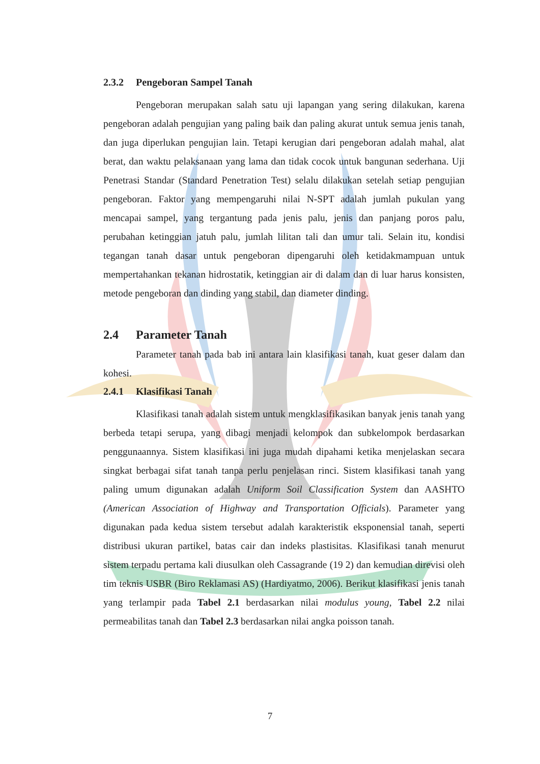2.3.2 Pengeboran Sampel Tanah
Pengeboran merupakan salah satu uji lapangan yang sering dilakukan, karena pengeboran adalah pengujian yang paling baik dan paling akurat untuk semua jenis tanah, dan juga diperlukan pengujian lain. Tetapi kerugian dari pengeboran adalah mahal, alat berat, dan waktu pelaksanaan yang lama dan tidak cocok untuk bangunan sederhana. Uji Penetrasi Standar (Standard Penetration Test) selalu dilakukan setelah setiap pengujian pengeboran. Faktor yang mempengaruhi nilai N-SPT adalah jumlah pukulan yang mencapai sampel, yang tergantung pada jenis palu, jenis dan panjang poros palu, perubahan ketinggian jatuh palu, jumlah lilitan tali dan umur tali. Selain itu, kondisi tegangan tanah dasar untuk pengeboran dipengaruhi oleh ketidakmampuan untuk mempertahankan tekanan hidrostatik, ketinggian air di dalam dan di luar harus konsisten, metode pengeboran dan dinding yang stabil, dan diameter dinding.
2.4 Parameter Tanah
Parameter tanah pada bab ini antara lain klasifikasi tanah, kuat geser dalam dan kohesi.
2.4.1 Klasifikasi Tanah
Klasifikasi tanah adalah sistem untuk mengklasifikasikan banyak jenis tanah yang berbeda tetapi serupa, yang dibagi menjadi kelompok dan subkelompok berdasarkan penggunaannya. Sistem klasifikasi ini juga mudah dipahami ketika menjelaskan secara singkat berbagai sifat tanah tanpa perlu penjelasan rinci. Sistem klasifikasi tanah yang paling umum digunakan adalah Uniform Soil Classification System dan AASHTO (American Association of Highway and Transportation Officials). Parameter yang digunakan pada kedua sistem tersebut adalah karakteristik eksponensial tanah, seperti distribusi ukuran partikel, batas cair dan indeks plastisitas. Klasifikasi tanah menurut sistem terpadu pertama kali diusulkan oleh Cassagrande (19 2) dan kemudian direvisi oleh tim teknis USBR (Biro Reklamasi AS) (Hardiyatmo, 2006). Berikut klasifikasi jenis tanah yang terlampir pada Tabel 2.1 berdasarkan nilai modulus young, Tabel 2.2 nilai permeabilitas tanah dan Tabel 2.3 berdasarkan nilai angka poisson tanah.
7